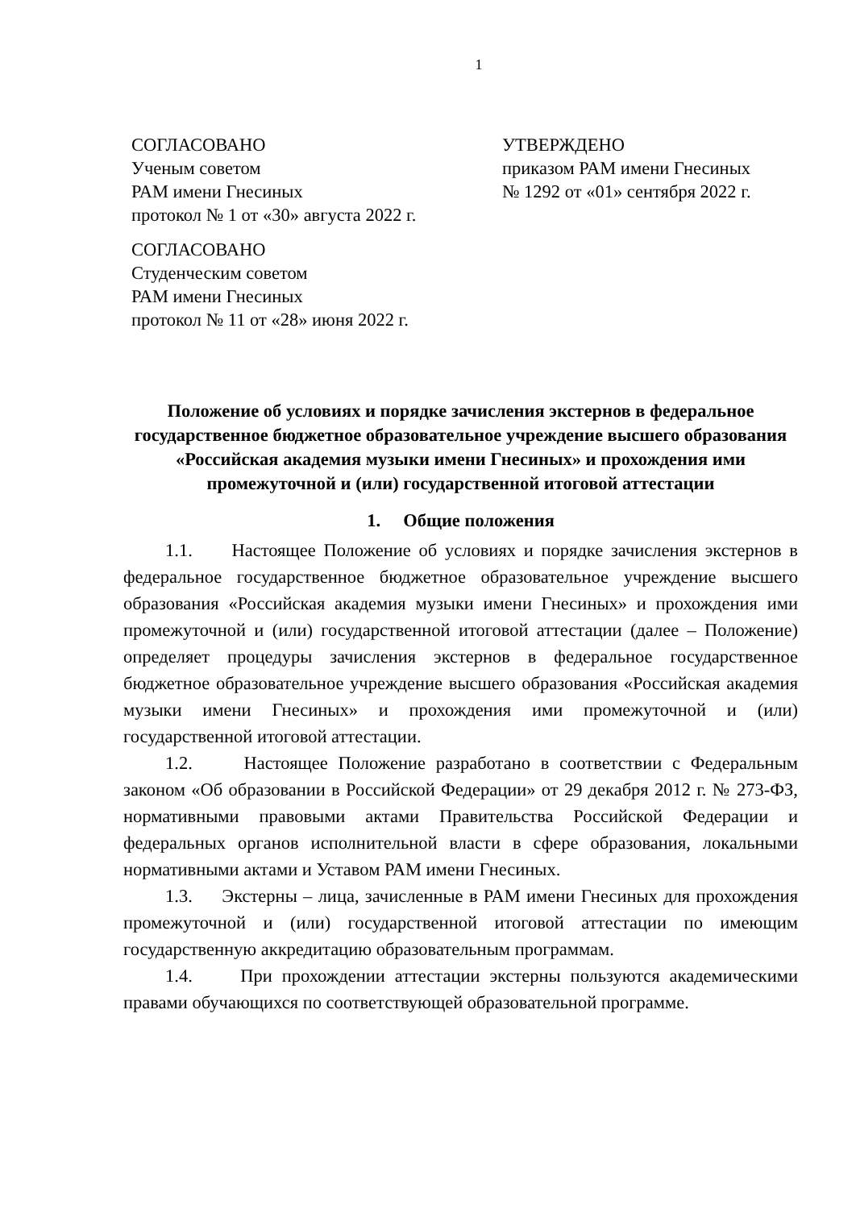1
СОГЛАСОВАНО
Ученым советом
РАМ имени Гнесиных
протокол № 1 от «30» августа 2022 г.
СОГЛАСОВАНО
Студенческим советом
РАМ имени Гнесиных
протокол № 11 от «28» июня 2022 г.
УТВЕРЖДЕНО
приказом РАМ имени Гнесиных
№ 1292 от «01» сентября 2022 г.
Положение об условиях и порядке зачисления экстернов в федеральное государственное бюджетное образовательное учреждение высшего образования «Российская академия музыки имени Гнесиных» и прохождения ими промежуточной и (или) государственной итоговой аттестации
1. Общие положения
1.1. Настоящее Положение об условиях и порядке зачисления экстернов в федеральное государственное бюджетное образовательное учреждение высшего образования «Российская академия музыки имени Гнесиных» и прохождения ими промежуточной и (или) государственной итоговой аттестации (далее – Положение) определяет процедуры зачисления экстернов в федеральное государственное бюджетное образовательное учреждение высшего образования «Российская академия музыки имени Гнесиных» и прохождения ими промежуточной и (или) государственной итоговой аттестации.
1.2. Настоящее Положение разработано в соответствии с Федеральным законом «Об образовании в Российской Федерации» от 29 декабря 2012 г. № 273-ФЗ, нормативными правовыми актами Правительства Российской Федерации и федеральных органов исполнительной власти в сфере образования, локальными нормативными актами и Уставом РАМ имени Гнесиных.
1.3. Экстерны – лица, зачисленные в РАМ имени Гнесиных для прохождения промежуточной и (или) государственной итоговой аттестации по имеющим государственную аккредитацию образовательным программам.
1.4. При прохождении аттестации экстерны пользуются академическими правами обучающихся по соответствующей образовательной программе.